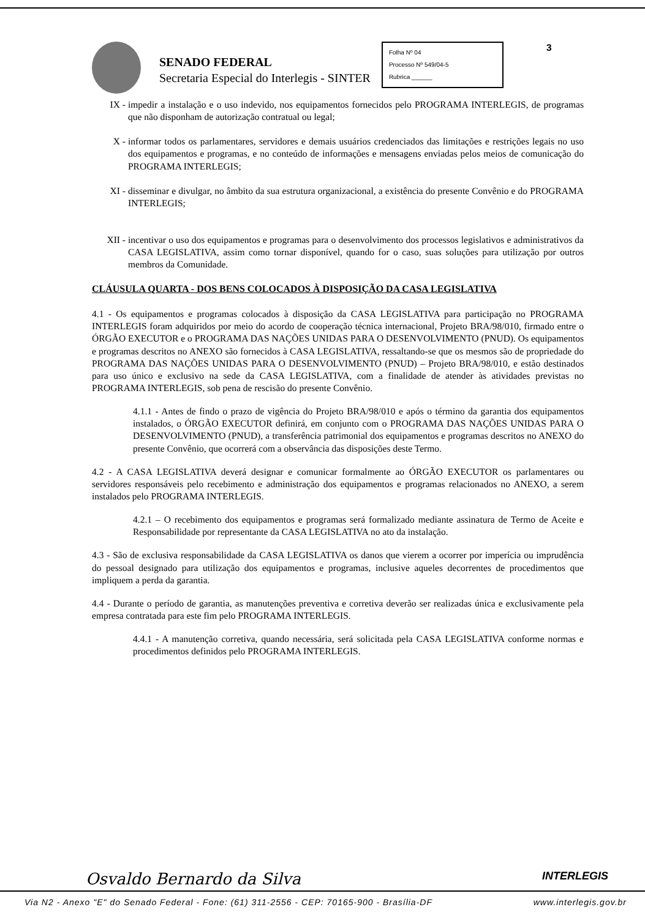SENADO FEDERAL
Secretaria Especial do Interlegis - SINTER
Folha Nº 04
Processo Nº 549/04-5
Rubrica ______
3
IX - impedir a instalação e o uso indevido, nos equipamentos fornecidos pelo PROGRAMA INTERLEGIS, de programas que não disponham de autorização contratual ou legal;
X - informar todos os parlamentares, servidores e demais usuários credenciados das limitações e restrições legais no uso dos equipamentos e programas, e no conteúdo de informações e mensagens enviadas pelos meios de comunicação do PROGRAMA INTERLEGIS;
XI - disseminar e divulgar, no âmbito da sua estrutura organizacional, a existência do presente Convênio e do PROGRAMA INTERLEGIS;
XII - incentivar o uso dos equipamentos e programas para o desenvolvimento dos processos legislativos e administrativos da CASA LEGISLATIVA, assim como tornar disponível, quando for o caso, suas soluções para utilização por outros membros da Comunidade.
CLÁUSULA QUARTA - DOS BENS COLOCADOS À DISPOSIÇÃO DA CASA LEGISLATIVA
4.1 - Os equipamentos e programas colocados à disposição da CASA LEGISLATIVA para participação no PROGRAMA INTERLEGIS foram adquiridos por meio do acordo de cooperação técnica internacional, Projeto BRA/98/010, firmado entre o ÓRGÃO EXECUTOR e o PROGRAMA DAS NAÇÕES UNIDAS PARA O DESENVOLVIMENTO (PNUD). Os equipamentos e programas descritos no ANEXO são fornecidos à CASA LEGISLATIVA, ressaltando-se que os mesmos são de propriedade do PROGRAMA DAS NAÇÕES UNIDAS PARA O DESENVOLVIMENTO (PNUD) – Projeto BRA/98/010, e estão destinados para uso único e exclusivo na sede da CASA LEGISLATIVA, com a finalidade de atender às atividades previstas no PROGRAMA INTERLEGIS, sob pena de rescisão do presente Convênio.
4.1.1 - Antes de findo o prazo de vigência do Projeto BRA/98/010 e após o término da garantia dos equipamentos instalados, o ÓRGÃO EXECUTOR definirá, em conjunto com o PROGRAMA DAS NAÇÕES UNIDAS PARA O DESENVOLVIMENTO (PNUD), a transferência patrimonial dos equipamentos e programas descritos no ANEXO do presente Convênio, que ocorrerá com a observância das disposições deste Termo.
4.2 - A CASA LEGISLATIVA deverá designar e comunicar formalmente ao ÓRGÃO EXECUTOR os parlamentares ou servidores responsáveis pelo recebimento e administração dos equipamentos e programas relacionados no ANEXO, a serem instalados pelo PROGRAMA INTERLEGIS.
4.2.1 – O recebimento dos equipamentos e programas será formalizado mediante assinatura de Termo de Aceite e Responsabilidade por representante da CASA LEGISLATIVA no ato da instalação.
4.3 - São de exclusiva responsabilidade da CASA LEGISLATIVA os danos que vierem a ocorrer por imperícia ou imprudência do pessoal designado para utilização dos equipamentos e programas, inclusive aqueles decorrentes de procedimentos que impliquem a perda da garantia.
4.4 - Durante o período de garantia, as manutenções preventiva e corretiva deverão ser realizadas única e exclusivamente pela empresa contratada para este fim pelo PROGRAMA INTERLEGIS.
4.4.1 - A manutenção corretiva, quando necessária, será solicitada pela CASA LEGISLATIVA conforme normas e procedimentos definidos pelo PROGRAMA INTERLEGIS.
Osvaldo Bernardo da Silva INTERLEGIS
Via N2 - Anexo "E" do Senado Federal - Fone: (61) 311-2556 - CEP: 70165-900 - Brasília-DF www.interlegis.gov.br